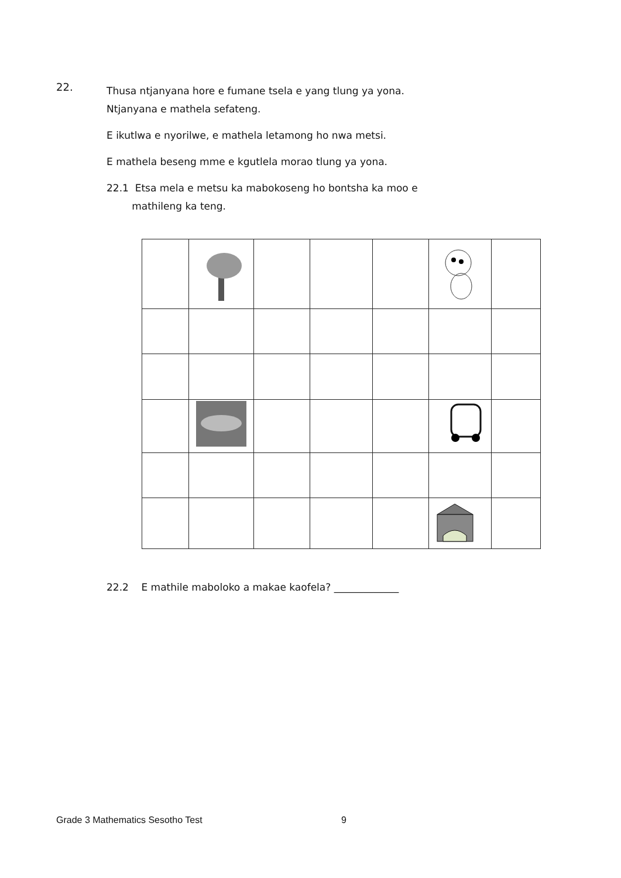22.
Thusa ntjanyana hore e fumane tsela e yang tlung ya yona.
Ntjanyana e mathela sefateng.
E ikutlwa e nyorilwe, e mathela letamong ho nwa metsi.
E mathela beseng mme e kgutlela morao tlung ya yona.
22.1 Etsa mela e metsu ka mabokoseng ho bontsha ka moo e
mathileng ka teng.
22.2 E mathile maboloko a makae kaofela? _____________
Grade 3 Mathematics Sesotho Test 9